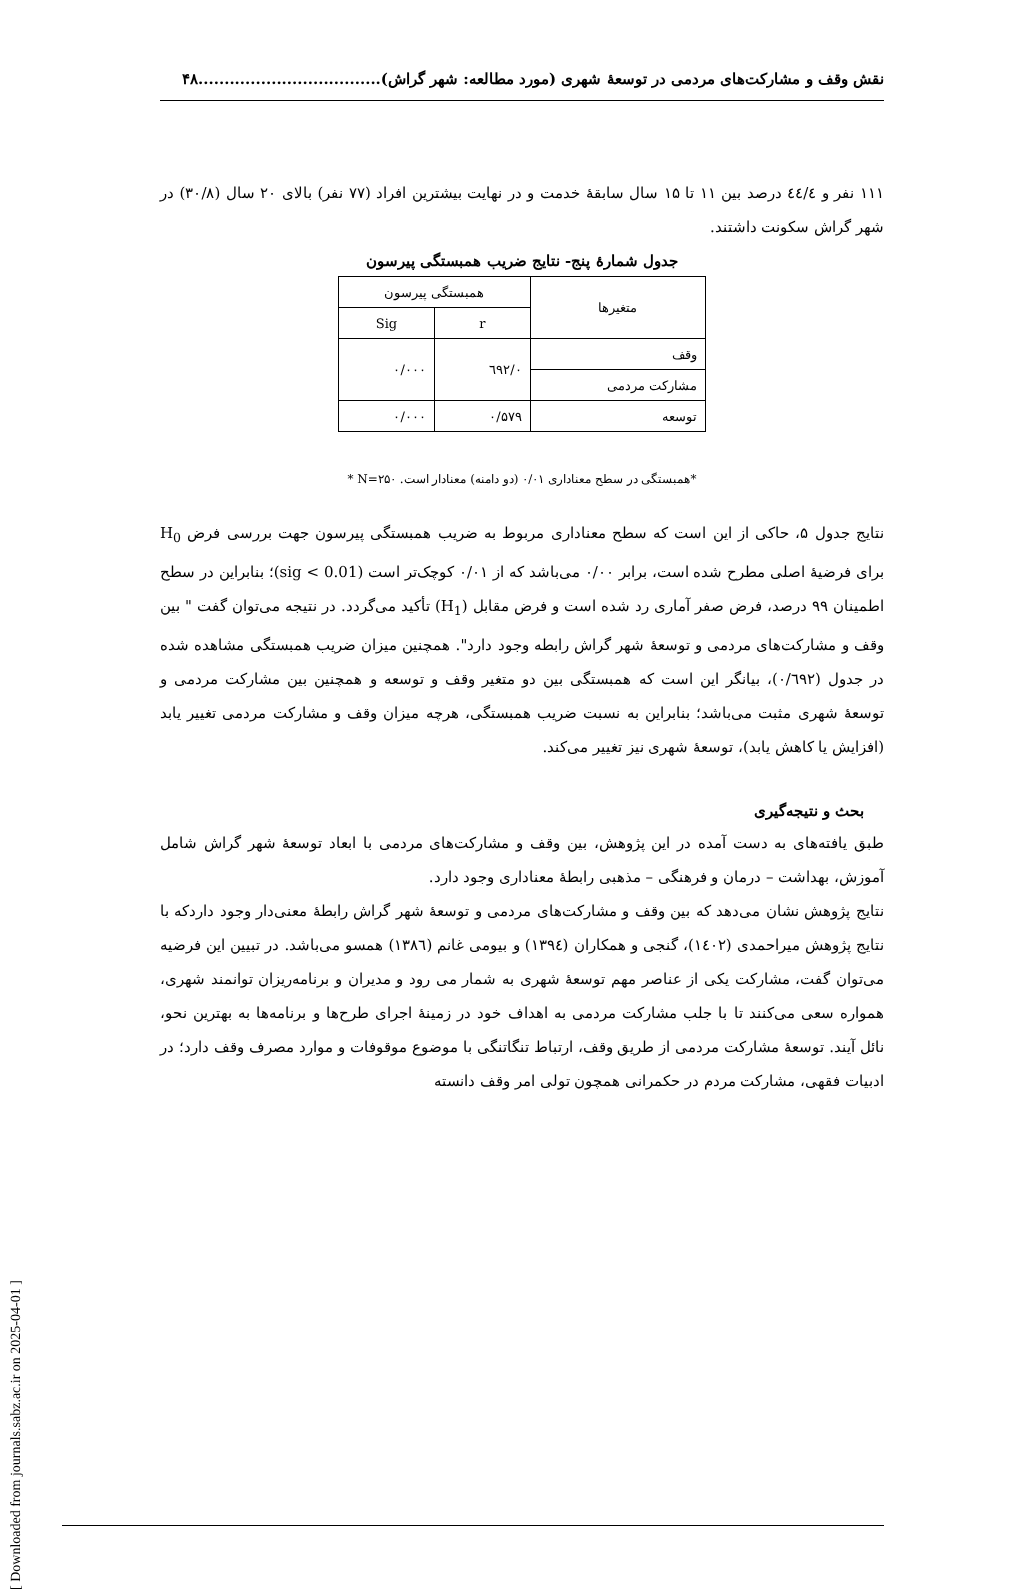نقش وقف و مشارکت‌های مردمی در توسعهٔ شهری (مورد مطالعه: شهر گراش)...................................۴۸
۱۱۱ نفر و ٤٤/٤ درصد بین ۱۱ تا ۱۵ سال سابقهٔ خدمت و در نهایت بیشترین افراد (۷۷ نفر) بالای ۲۰ سال (۳۰/۸) در شهر گراش سکونت داشتند.
جدول شمارهٔ پنج- نتایج ضریب همبستگی پیرسون
| متغیرها | همبستگی پیرسون | |
| --- | --- | --- |
| | r | Sig |
| وقف | ۰/٦۹۲ | ۰/۰۰۰ |
| مشارکت مردمی | | |
| توسعه | ۰/۵۷۹ | ۰/۰۰۰ |
*همبستگی در سطح معناداری ۰/۰۱ (دو دامنه) معنادار است. N=۲۵۰ *
نتایج جدول ۵، حاکی از این است که سطح معناداری مربوط به ضریب همبستگی پیرسون جهت بررسی فرض H<sub>0</sub> برای فرضیهٔ اصلی مطرح شده است، برابر ۰/۰۰ می‌باشد که از ۰/۰۱ کوچک‌تر است (sig < 0.01)؛ بنابراین در سطح اطمینان ۹۹ درصد، فرض صفر آماری رد شده است و فرض مقابل (H<sub>1</sub>) تأکید می‌گردد. در نتیجه می‌توان گفت " بین وقف و مشارکت‌های مردمی و توسعهٔ شهر گراش رابطه وجود دارد". همچنین میزان ضریب همبستگی مشاهده شده در جدول (۰/٦۹۲)، بیانگر این است که همبستگی بین دو متغیر وقف و توسعه و همچنین بین مشارکت مردمی و توسعهٔ شهری مثبت می‌باشد؛ بنابراین به نسبت ضریب همبستگی، هرچه میزان وقف و مشارکت مردمی تغییر یابد (افزایش یا کاهش یابد)، توسعهٔ شهری نیز تغییر می‌کند.
بحث و نتیجه‌گیری
طبق یافته‌های به دست آمده در این پژوهش، بین وقف و مشارکت‌های مردمی با ابعاد توسعهٔ شهر گراش شامل آموزش، بهداشت – درمان و فرهنگی – مذهبی رابطهٔ معناداری وجود دارد.
نتایج پژوهش نشان می‌دهد که بین وقف و مشارکت‌های مردمی و توسعهٔ شهر گراش رابطهٔ معنی‌دار وجود داردکه با نتایج پژوهش میراحمدی (۱٤۰۲)، گنجی و همکاران (۱۳۹٤) و بیومی غانم (۱۳۸٦) همسو می‌باشد. در تبیین این فرضیه می‌توان گفت، مشارکت یکی از عناصر مهم توسعهٔ شهری به شمار می رود و مدیران و برنامه‌ریزان توانمند شهری، همواره سعی می‌کنند تا با جلب مشارکت مردمی به اهداف خود در زمینهٔ اجرای طرح‌ها و برنامه‌ها به بهترین نحو، نائل آیند. توسعهٔ مشارکت مردمی از طریق وقف، ارتباط تنگاتنگی با موضوع موقوفات و موارد مصرف وقف دارد؛ در ادبیات فقهی، مشارکت مردم در حکمرانی همچون تولی امر وقف دانسته
[ Downloaded from journals.sabz.ac.ir on 2025-04-01 ]